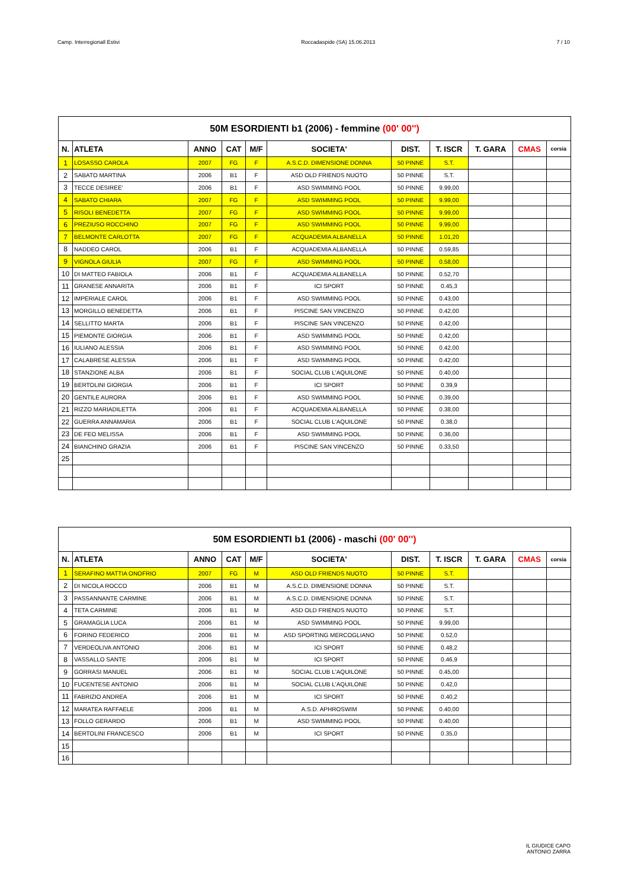Camp. Interregionall Estivi Roccadaspide (SA) 15.06.2013 7 / 10
| 50M ESORDIENTI b1 (2006) - femmine (00' 00'') | | | | | | | | | | |
| --- | --- | --- | --- | --- | --- | --- | --- | --- | --- | --- |
| N. | ATLETA | ANNO | CAT | M/F | SOCIETA' | DIST. | T. ISCR | T. GARA | CMAS | corsia |
| 1 | LOSASSO CAROLA | 2007 | FG | F | A.S.C.D. DIMENSIONE DONNA | 50 PINNE | S.T. | | | |
| 2 | SABATO MARTINA | 2006 | B1 | F | ASD OLD FRIENDS NUOTO | 50 PINNE | S.T. | | | |
| 3 | TECCE DESIREE' | 2006 | B1 | F | ASD SWIMMING POOL | 50 PINNE | 9.99,00 | | | |
| 4 | SABATO CHIARA | 2007 | FG | F | ASD SWIMMING POOL | 50 PINNE | 9.99,00 | | | |
| 5 | RISOLI BENEDETTA | 2007 | FG | F | ASD SWIMMING POOL | 50 PINNE | 9.99,00 | | | |
| 6 | PREZIUSO ROCCHINO | 2007 | FG | F | ASD SWIMMING POOL | 50 PINNE | 9.99,00 | | | |
| 7 | BELMONTE CARLOTTA | 2007 | FG | F | ACQUADEMIA ALBANELLA | 50 PINNE | 1.01,20 | | | |
| 8 | NADDEO CAROL | 2006 | B1 | F | ACQUADEMIA ALBANELLA | 50 PINNE | 0.59,85 | | | |
| 9 | VIGNOLA GIULIA | 2007 | FG | F | ASD SWIMMING POOL | 50 PINNE | 0.58,00 | | | |
| 10 | DI MATTEO FABIOLA | 2006 | B1 | F | ACQUADEMIA ALBANELLA | 50 PINNE | 0.52,70 | | | |
| 11 | GRANESE ANNARITA | 2006 | B1 | F | ICI SPORT | 50 PINNE | 0.45,3 | | | |
| 12 | IMPERIALE CAROL | 2006 | B1 | F | ASD SWIMMING POOL | 50 PINNE | 0.43,00 | | | |
| 13 | MORGILLO BENEDETTA | 2006 | B1 | F | PISCINE SAN VINCENZO | 50 PINNE | 0.42,00 | | | |
| 14 | SELLITTO MARTA | 2006 | B1 | F | PISCINE SAN VINCENZO | 50 PINNE | 0.42,00 | | | |
| 15 | PIEMONTE GIORGIA | 2006 | B1 | F | ASD SWIMMING POOL | 50 PINNE | 0.42,00 | | | |
| 16 | IULIANO ALESSIA | 2006 | B1 | F | ASD SWIMMING POOL | 50 PINNE | 0.42,00 | | | |
| 17 | CALABRESE ALESSIA | 2006 | B1 | F | ASD SWIMMING POOL | 50 PINNE | 0.42,00 | | | |
| 18 | STANZIONE ALBA | 2006 | B1 | F | SOCIAL CLUB L'AQUILONE | 50 PINNE | 0.40,00 | | | |
| 19 | BERTOLINI GIORGIA | 2006 | B1 | F | ICI SPORT | 50 PINNE | 0.39,9 | | | |
| 20 | GENTILE AURORA | 2006 | B1 | F | ASD SWIMMING POOL | 50 PINNE | 0.39,00 | | | |
| 21 | RIZZO MARIADILETTA | 2006 | B1 | F | ACQUADEMIA ALBANELLA | 50 PINNE | 0.38,00 | | | |
| 22 | GUERRA ANNAMARIA | 2006 | B1 | F | SOCIAL CLUB L'AQUILONE | 50 PINNE | 0.38,0 | | | |
| 23 | DE FEO MELISSA | 2006 | B1 | F | ASD SWIMMING POOL | 50 PINNE | 0.36,00 | | | |
| 24 | BIANCHINO GRAZIA | 2006 | B1 | F | PISCINE SAN VINCENZO | 50 PINNE | 0.33,50 | | | |
| 25 | | | | | | | | | | |
| 50M ESORDIENTI b1 (2006) - maschi (00' 00'') | | | | | | | | | | |
| --- | --- | --- | --- | --- | --- | --- | --- | --- | --- | --- |
| N. | ATLETA | ANNO | CAT | M/F | SOCIETA' | DIST. | T. ISCR | T. GARA | CMAS | corsia |
| 1 | SERAFINO MATTIA ONOFRIO | 2007 | FG | M | ASD OLD FRIENDS NUOTO | 50 PINNE | S.T. | | | |
| 2 | DI NICOLA ROCCO | 2006 | B1 | M | A.S.C.D. DIMENSIONE DONNA | 50 PINNE | S.T. | | | |
| 3 | PASSANNANTE CARMINE | 2006 | B1 | M | A.S.C.D. DIMENSIONE DONNA | 50 PINNE | S.T. | | | |
| 4 | TETA CARMINE | 2006 | B1 | M | ASD OLD FRIENDS NUOTO | 50 PINNE | S.T. | | | |
| 5 | GRAMAGLIA LUCA | 2006 | B1 | M | ASD SWIMMING POOL | 50 PINNE | 9.99,00 | | | |
| 6 | FORINO FEDERICO | 2006 | B1 | M | ASD SPORTING MERCOGLIANO | 50 PINNE | 0.52,0 | | | |
| 7 | VERDEOLIVA ANTONIO | 2006 | B1 | M | ICI SPORT | 50 PINNE | 0.48,2 | | | |
| 8 | VASSALLO SANTE | 2006 | B1 | M | ICI SPORT | 50 PINNE | 0.46,9 | | | |
| 9 | GORRASI MANUEL | 2006 | B1 | M | SOCIAL CLUB L'AQUILONE | 50 PINNE | 0.45,00 | | | |
| 10 | FUCENTESE ANTONIO | 2006 | B1 | M | SOCIAL CLUB L'AQUILONE | 50 PINNE | 0.42,0 | | | |
| 11 | FABRIZIO ANDREA | 2006 | B1 | M | ICI SPORT | 50 PINNE | 0.40,2 | | | |
| 12 | MARATEA RAFFAELE | 2006 | B1 | M | A.S.D. APHROSWIM | 50 PINNE | 0.40,00 | | | |
| 13 | FOLLO GERARDO | 2006 | B1 | M | ASD SWIMMING POOL | 50 PINNE | 0.40,00 | | | |
| 14 | BERTOLINI FRANCESCO | 2006 | B1 | M | ICI SPORT | 50 PINNE | 0.35,0 | | | |
| 15 | | | | | | | | | | |
| 16 | | | | | | | | | | |
IL GIUDICE CAPO
ANTONIO ZARRA